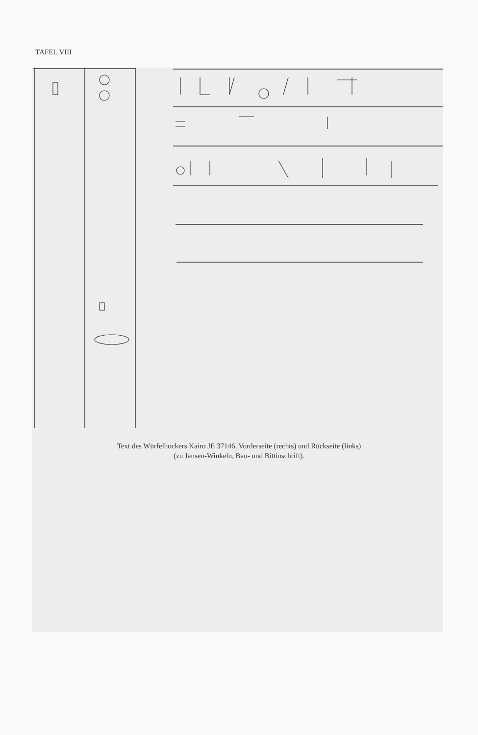TAFEL VIII
Text des Würfelhockers Kairo JE 37146, Vorderseite (rechts) und Rückseite (links)
(zu Jansen-Winkeln, Bau- und Bittinschrift).